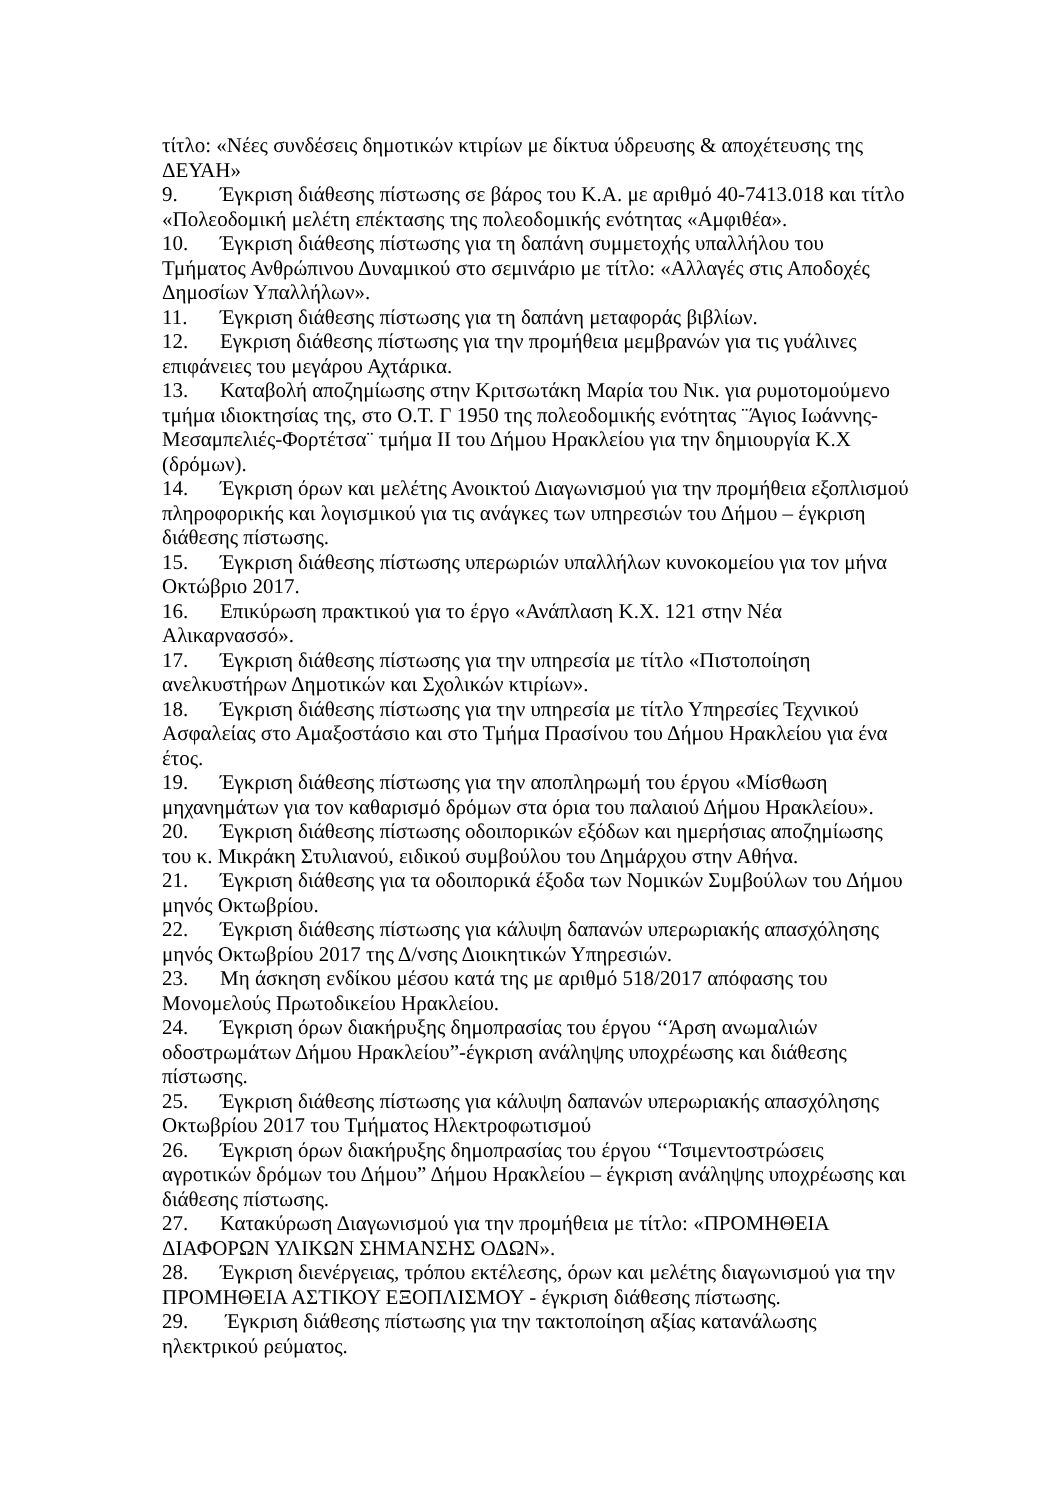τίτλο: «Νέες συνδέσεις δημοτικών κτιρίων με δίκτυα ύδρευσης & αποχέτευσης της ΔΕΥΑΗ»
9. Έγκριση διάθεσης πίστωσης σε βάρος του Κ.Α. με αριθμό 40-7413.018 και τίτλο «Πολεοδομική μελέτη επέκτασης της πολεοδομικής ενότητας «Αμφιθέα».
10. Έγκριση διάθεσης πίστωσης για τη δαπάνη συμμετοχής υπαλλήλου του Τμήματος Ανθρώπινου Δυναμικού στο σεμινάριο με τίτλο: «Αλλαγές στις Αποδοχές Δημοσίων Υπαλλήλων».
11. Έγκριση διάθεσης πίστωσης για τη δαπάνη μεταφοράς βιβλίων.
12. Εγκριση διάθεσης πίστωσης για την προμήθεια μεμβρανών για τις γυάλινες επιφάνειες του μεγάρου Αχτάρικα.
13. Καταβολή αποζημίωσης στην Κριτσωτάκη Μαρία του Νικ. για ρυμοτομούμενο τμήμα ιδιοκτησίας της, στο Ο.Τ. Γ 1950 της πολεοδομικής ενότητας ¨Άγιος Ιωάννης-Μεσαμπελιές-Φορτέτσα¨ τμήμα ΙΙ του Δήμου Ηρακλείου για την δημιουργία Κ.Χ (δρόμων).
14. Έγκριση όρων και μελέτης Ανοικτού Διαγωνισμού για την προμήθεια εξοπλισμού πληροφορικής και λογισμικού για τις ανάγκες των υπηρεσιών του Δήμου – έγκριση διάθεσης πίστωσης.
15. Έγκριση διάθεσης πίστωσης υπερωριών υπαλλήλων κυνοκομείου για τον μήνα Οκτώβριο 2017.
16. Επικύρωση πρακτικού για το έργο «Ανάπλαση Κ.Χ. 121 στην Νέα Αλικαρνασσό».
17. Έγκριση διάθεσης πίστωσης για την υπηρεσία με τίτλο «Πιστοποίηση ανελκυστήρων Δημοτικών και Σχολικών κτιρίων».
18. Έγκριση διάθεσης πίστωσης για την υπηρεσία με τίτλο Υπηρεσίες Τεχνικού Ασφαλείας στο Αμαξοστάσιο και στο Τμήμα Πρασίνου του Δήμου Ηρακλείου για ένα έτος.
19. Έγκριση διάθεσης πίστωσης για την αποπληρωμή του έργου «Μίσθωση μηχανημάτων για τον καθαρισμό δρόμων στα όρια του παλαιού Δήμου Ηρακλείου».
20. Έγκριση διάθεσης πίστωσης οδοιπορικών εξόδων και ημερήσιας αποζημίωσης του κ. Μικράκη Στυλιανού, ειδικού συμβούλου του Δημάρχου στην Αθήνα.
21. Έγκριση διάθεσης για τα οδοιπορικά έξοδα των Νομικών Συμβούλων του Δήμου μηνός Οκτωβρίου.
22. Έγκριση διάθεσης πίστωσης για κάλυψη δαπανών υπερωριακής απασχόλησης μηνός Οκτωβρίου 2017 της Δ/νσης Διοικητικών Υπηρεσιών.
23. Μη άσκηση ενδίκου μέσου κατά της με αριθμό 518/2017 απόφασης του Μονομελούς Πρωτοδικείου Ηρακλείου.
24. Έγκριση όρων διακήρυξης δημοπρασίας του έργου ‘‘Άρση ανωμαλιών οδοστρωμάτων Δήμου Ηρακλείου”-έγκριση ανάληψης υποχρέωσης και διάθεσης πίστωσης.
25. Έγκριση διάθεσης πίστωσης για κάλυψη δαπανών υπερωριακής απασχόλησης Οκτωβρίου 2017 του Τμήματος Ηλεκτροφωτισμού
26. Έγκριση όρων διακήρυξης δημοπρασίας του έργου ‘‘Τσιμεντοστρώσεις αγροτικών δρόμων του Δήμου” Δήμου Ηρακλείου – έγκριση ανάληψης υποχρέωσης και διάθεσης πίστωσης.
27. Κατακύρωση Διαγωνισμού για την προμήθεια με τίτλο: «ΠΡΟΜΗΘΕΙΑ ΔΙΑΦΟΡΩΝ ΥΛΙΚΩΝ ΣΗΜΑΝΣΗΣ ΟΔΩΝ».
28. Έγκριση διενέργειας, τρόπου εκτέλεσης, όρων και μελέτης διαγωνισμού για την ΠΡΟΜΗΘΕΙΑ ΑΣΤΙΚΟΥ ΕΞΟΠΛΙΣΜΟΥ - έγκριση διάθεσης πίστωσης.
29. Έγκριση διάθεσης πίστωσης για την τακτοποίηση αξίας κατανάλωσης ηλεκτρικού ρεύματος.